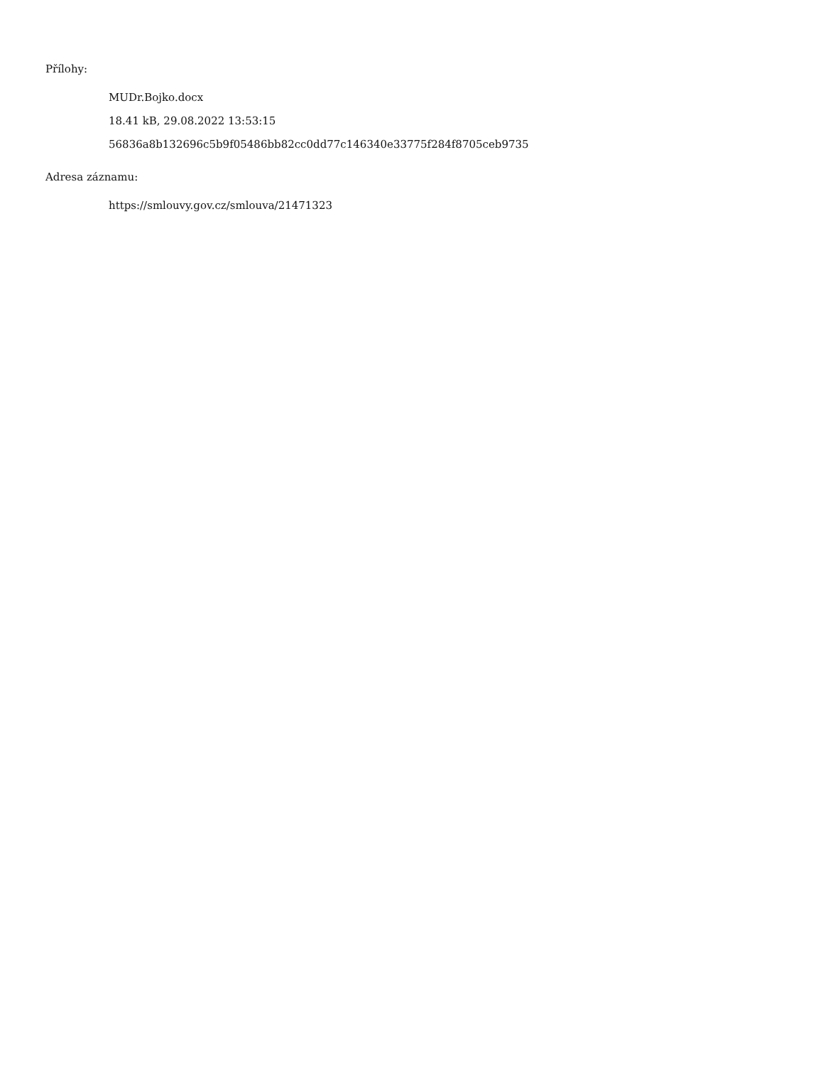Přílohy:
MUDr.Bojko.docx
18.41 kB, 29.08.2022 13:53:15
56836a8b132696c5b9f05486bb82cc0dd77c146340e33775f284f8705ceb9735
Adresa záznamu:
https://smlouvy.gov.cz/smlouva/21471323